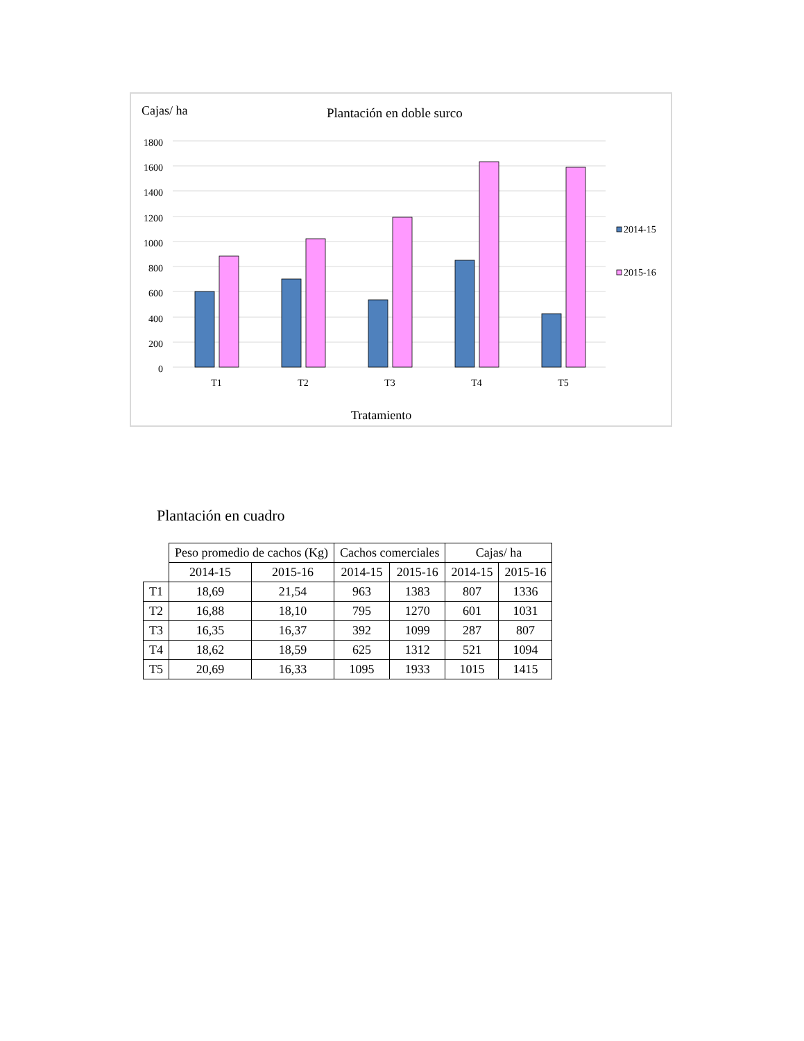Cajas/ ha
Plantación en doble surco
1800
1600
1400
1200
1000
800
600
400
200
0
T1
T2
T3
T4
T5
2014-15
2015-16
Tratamiento
Plantación en cuadro
| | Peso promedio de cachos (Kg) | | Cachos comerciales | | Cajas/ ha | |
| --- | --- | --- | --- | --- | --- | --- |
| | 2014-15 | 2015-16 | 2014-15 | 2015-16 | 2014-15 | 2015-16 |
| T1 | 18,69 | 21,54 | 963 | 1383 | 807 | 1336 |
| T2 | 16,88 | 18,10 | 795 | 1270 | 601 | 1031 |
| T3 | 16,35 | 16,37 | 392 | 1099 | 287 | 807 |
| T4 | 18,62 | 18,59 | 625 | 1312 | 521 | 1094 |
| T5 | 20,69 | 16,33 | 1095 | 1933 | 1015 | 1415 |